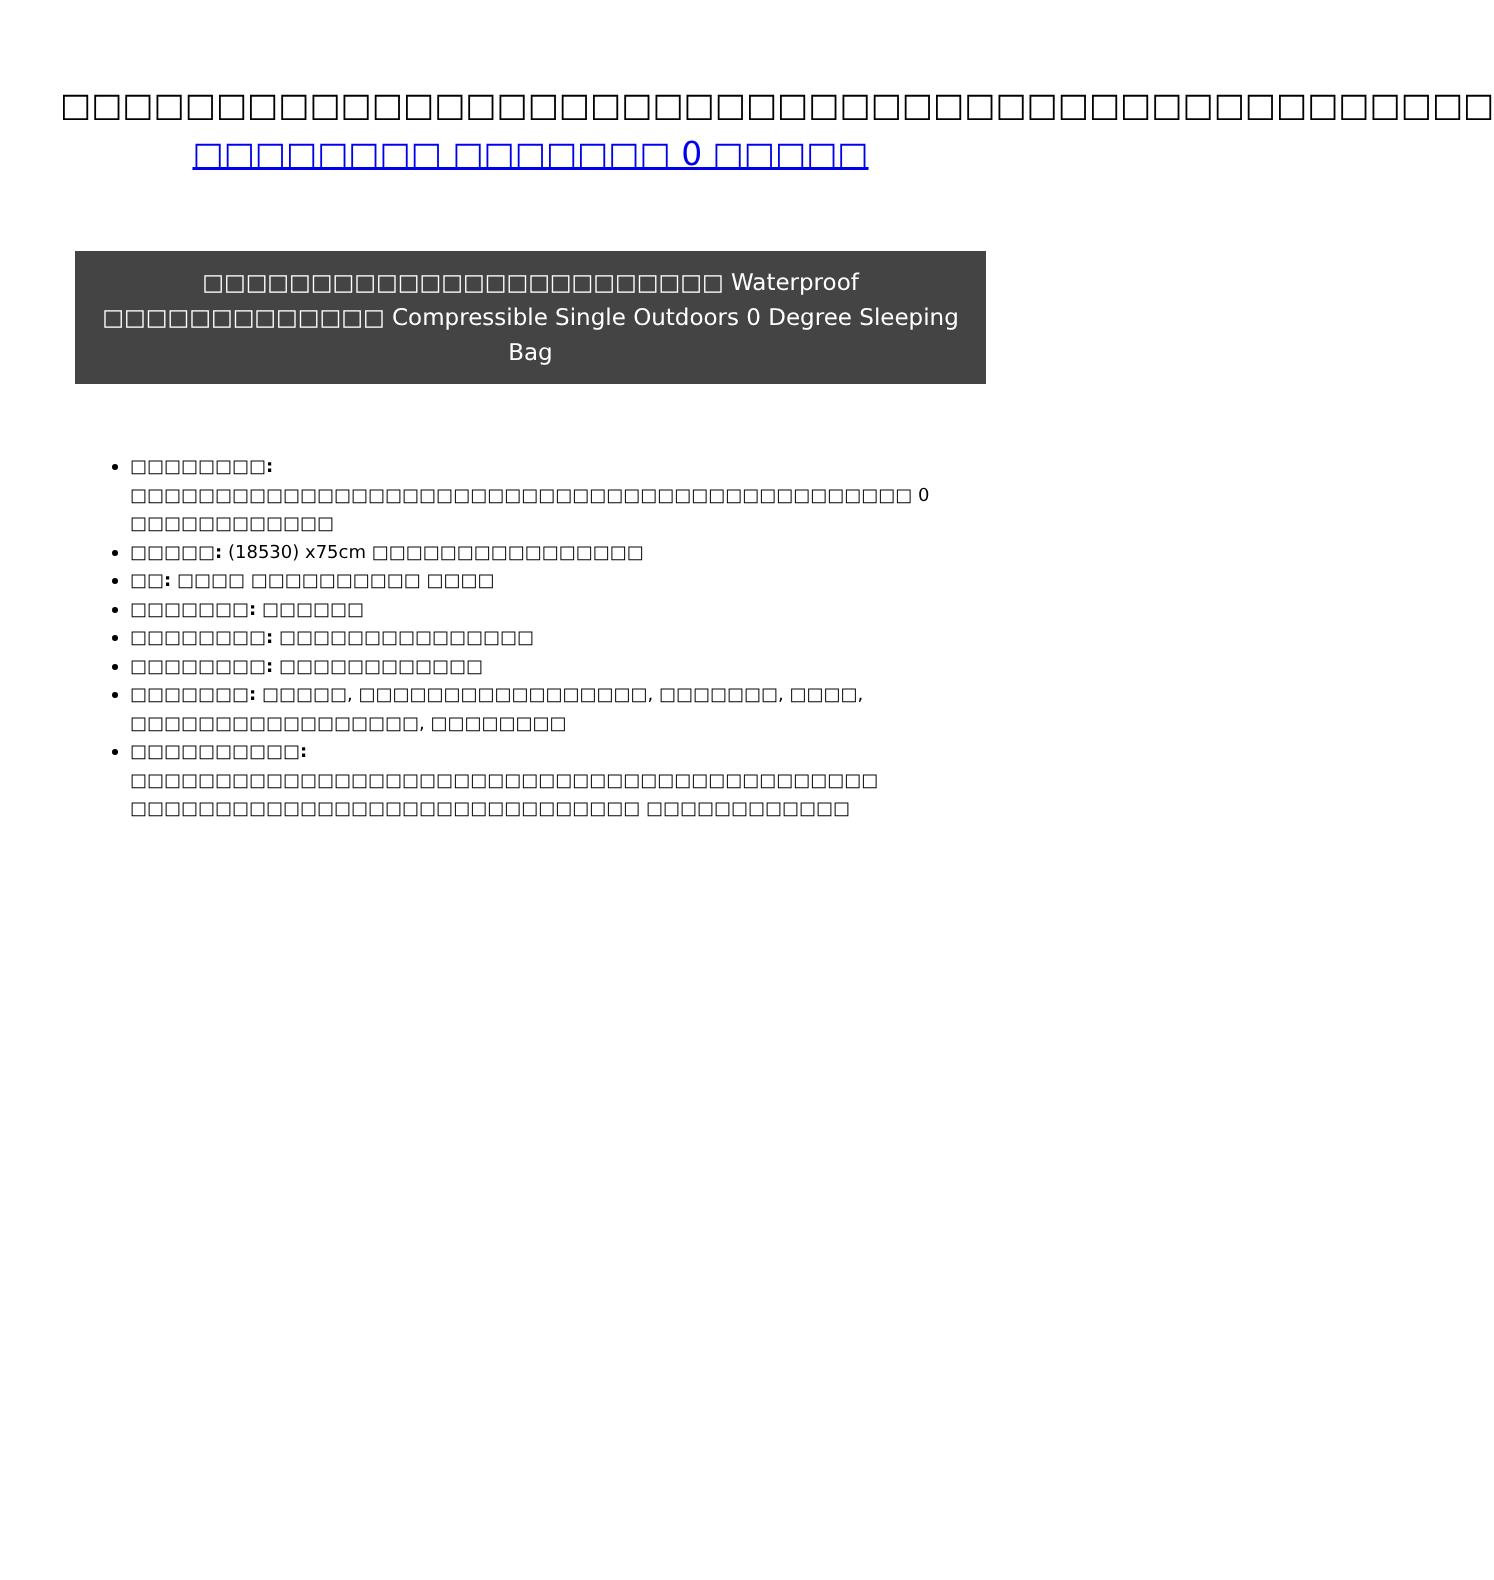□□□□□□□□□□□□□□□□□□□□□□□□□□□□□□□□□□□□□□□□□□□□□□ □□□□□□□□ □□□□□□□ 0 □□□□□
□□□□□□□□□□□□□□□□□□□□□□□□ Waterproof □□□□□□□□□□□□□ Compressible Single Outdoors 0 Degree Sleeping Bag
□□□□□□□□: □□□□□□□□□□□□□□□□□□□□□□□□□□□□□□□□□□□□□□□□□□□□□□ 0 □□□□□□□□□□□□
□□□□□: (18530) x75cm □□□□□□□□□□□□□□□□
□□: □□□□ □□□□□□□□□□ □□□□
□□□□□□□: □□□□□□
□□□□□□□□: □□□□□□□□□□□□□□□
□□□□□□□□: □□□□□□□□□□□□
□□□□□□□: □□□□□, □□□□□□□□□□□□□□□□□, □□□□□□□, □□□□, □□□□□□□□□□□□□□□□□, □□□□□□□□
□□□□□□□□□□: □□□□□□□□□□□□□□□□□□□□□□□□□□□□□□□□□□□□□□□□□□□□ □□□□□□□□□□□□□□□□□□□□□□□□□□□□□□ □□□□□□□□□□□□